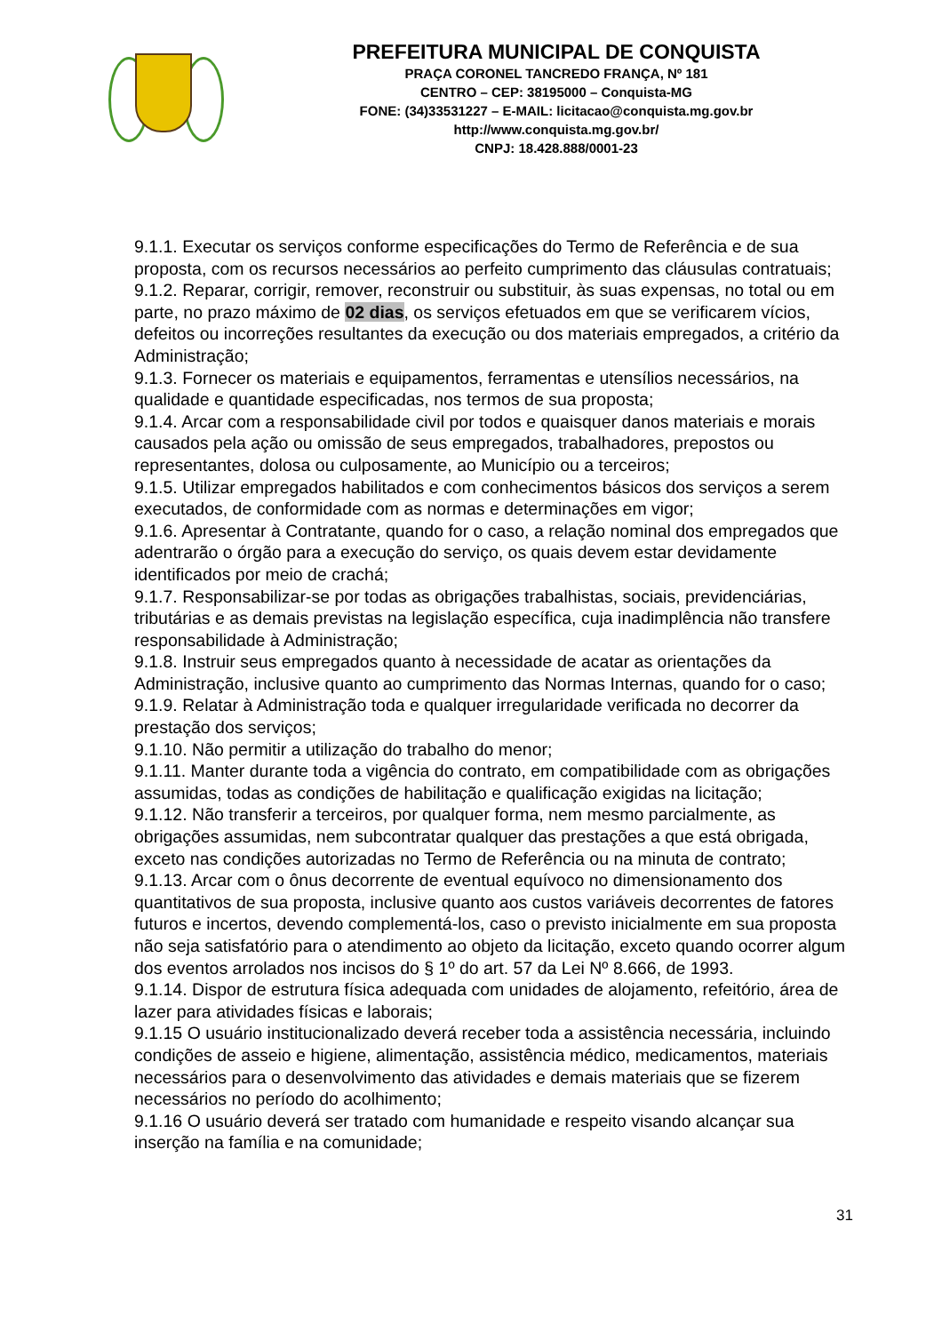PREFEITURA MUNICIPAL DE CONQUISTA
PRAÇA CORONEL TANCREDO FRANÇA, Nº 181
CENTRO – CEP: 38195000 – Conquista-MG
FONE: (34)33531227 – E-MAIL: licitacao@conquista.mg.gov.br
http://www.conquista.mg.gov.br/
CNPJ: 18.428.888/0001-23
9.1.1. Executar os serviços conforme especificações do Termo de Referência e de sua proposta, com os recursos necessários ao perfeito cumprimento das cláusulas contratuais;
9.1.2. Reparar, corrigir, remover, reconstruir ou substituir, às suas expensas, no total ou em parte, no prazo máximo de 02 dias, os serviços efetuados em que se verificarem vícios, defeitos ou incorreções resultantes da execução ou dos materiais empregados, a critério da Administração;
9.1.3. Fornecer os materiais e equipamentos, ferramentas e utensílios necessários, na qualidade e quantidade especificadas, nos termos de sua proposta;
9.1.4. Arcar com a responsabilidade civil por todos e quaisquer danos materiais e morais causados pela ação ou omissão de seus empregados, trabalhadores, prepostos ou representantes, dolosa ou culposamente, ao Município ou a terceiros;
9.1.5. Utilizar empregados habilitados e com conhecimentos básicos dos serviços a serem executados, de conformidade com as normas e determinações em vigor;
9.1.6. Apresentar à Contratante, quando for o caso, a relação nominal dos empregados que adentrarão o órgão para a execução do serviço, os quais devem estar devidamente identificados por meio de crachá;
9.1.7. Responsabilizar-se por todas as obrigações trabalhistas, sociais, previdenciárias, tributárias e as demais previstas na legislação específica, cuja inadimplência não transfere responsabilidade à Administração;
9.1.8. Instruir seus empregados quanto à necessidade de acatar as orientações da Administração, inclusive quanto ao cumprimento das Normas Internas, quando for o caso;
9.1.9. Relatar à Administração toda e qualquer irregularidade verificada no decorrer da prestação dos serviços;
9.1.10. Não permitir a utilização do trabalho do menor;
9.1.11. Manter durante toda a vigência do contrato, em compatibilidade com as obrigações assumidas, todas as condições de habilitação e qualificação exigidas na licitação;
9.1.12. Não transferir a terceiros, por qualquer forma, nem mesmo parcialmente, as obrigações assumidas, nem subcontratar qualquer das prestações a que está obrigada, exceto nas condições autorizadas no Termo de Referência ou na minuta de contrato;
9.1.13. Arcar com o ônus decorrente de eventual equívoco no dimensionamento dos quantitativos de sua proposta, inclusive quanto aos custos variáveis decorrentes de fatores futuros e incertos, devendo complementá-los, caso o previsto inicialmente em sua proposta não seja satisfatório para o atendimento ao objeto da licitação, exceto quando ocorrer algum dos eventos arrolados nos incisos do § 1º do art. 57 da Lei Nº 8.666, de 1993.
9.1.14. Dispor de estrutura física adequada com unidades de alojamento, refeitório, área de lazer para atividades físicas e laborais;
9.1.15 O usuário institucionalizado deverá receber toda a assistência necessária, incluindo condições de asseio e higiene, alimentação, assistência médico, medicamentos, materiais necessários para o desenvolvimento das atividades e demais materiais que se fizerem necessários no período do acolhimento;
9.1.16 O usuário deverá ser tratado com humanidade e respeito visando alcançar sua inserção na família e na comunidade;
31